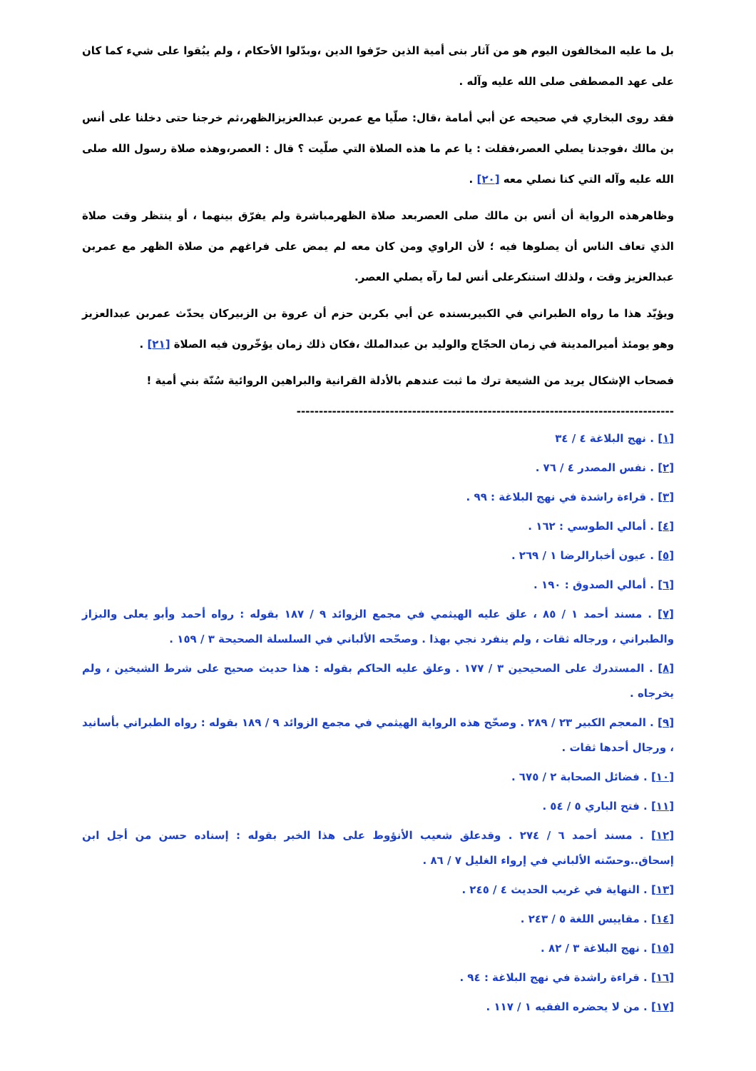بل ما عليه المخالفون اليوم هو من آثار بنى أمية الذين حرّفوا الدين ،وبدّلوا الأحكام ، ولم يبُقوا على شيء كما كان على عهد المصطفى صلى الله عليه وآله .
فقد روى البخاري في صحيحه عن أبي أمامة ،قال: صلّيا مع عمربن عبدالعزيزالظهر،ثم خرجنا حتى دخلنا على أنس بن مالك ،فوجدنا يصلي العصر،فقلت : يا عم ما هذه الصلاة التي صلّيت ؟ قال : العصر،وهذه صلاة رسول الله صلى الله عليه وآله التي كنا نصلي معه [٢٠] .
وظاهرهذه الرواية أن أنس بن مالك صلى العصربعد صلاة الظهرمباشرة ولم يفرّق بينهما ، أو ينتظر وقت صلاة الذي تعاف الناس أن يصلوها فيه ؛ لأن الراوي ومن كان معه لم يمض على فراغهم من صلاة الظهر مع عمربن عبدالعزيز وقت ، ولذلك استنكرعلى أنس لما رآه يصلي العصر.
ويؤيّد هذا ما رواه الطبراني في الكبيربسنده عن أبي بكربن حزم أن عروة بن الزبيركان يحدّث عمربن عبدالعزيز وهو يومئذ أميرالمدينة في زمان الحجّاج والوليد بن عبدالملك ،فكان ذلك زمان يؤخّرون فيه الصلاة [٢١] .
فصحاب الإشكال يريد من الشيعة ترك ما ثبت عندهم بالأدلة القرانية والبراهين الروائية سُنّة بني أمية !
-------------------------------------------------------------------------------------
[١] . نهج البلاغة ٤ / ٣٤
[٢] . نفس المصدر ٤ / ٧٦ .
[٣] . قراءة راشدة في نهج البلاغة : ٩٩ .
[٤] . أمالي الطوسي : ١٦٢ .
[٥] . عيون أخبارالرضا ١ / ٢٦٩ .
[٦] . أمالي الصدوق : ١٩٠ .
[٧] . مسند أحمد ١ / ٨٥ ، علق عليه الهيثمي في مجمع الزوائد ٩ / ١٨٧ بقوله : رواه أحمد وأبو يعلى والبزاز والطبراني ، ورجاله ثقات ، ولم ينفرد نجي بهذا . وصحّحه الألباني في السلسلة الصحيحة ٣ / ١٥٩ .
[٨] . المستدرك على الصحيحين ٣ / ١٧٧ . وعلق عليه الحاكم بقوله : هذا حديث صحيح على شرط الشيخين ، ولم يخرجاه .
[٩] . المعجم الكبير ٢٣ / ٢٨٩ . وصحّح هذه الرواية الهيثمي في مجمع الزوائد ٩ / ١٨٩ بقوله : رواه الطبراني بأسانيد ، ورجال أحدها ثقات .
[١٠] . فضائل الصحابة ٢ / ٦٧٥ .
[١١] . فتح الباري ٥ / ٥٤ .
[١٢] . مسند أحمد ٦ / ٢٧٤ . وقدعلق شعيب الأنؤوط على هذا الخبر بقوله : إسناده حسن من أجل ابن إسحاق..وحسّنه الألباني في إرواء الغليل ٧ / ٨٦ .
[١٣] . النهاية في غريب الحديث ٤ / ٢٤٥ .
[١٤] . مقاييس اللغة ٥ / ٢٤٣ .
[١٥] . نهج البلاغة ٣ / ٨٢ .
[١٦] . قراءة راشدة في نهج البلاغة : ٩٤ .
[١٧] . من لا يحضره الفقيه ١ / ١١٧ .